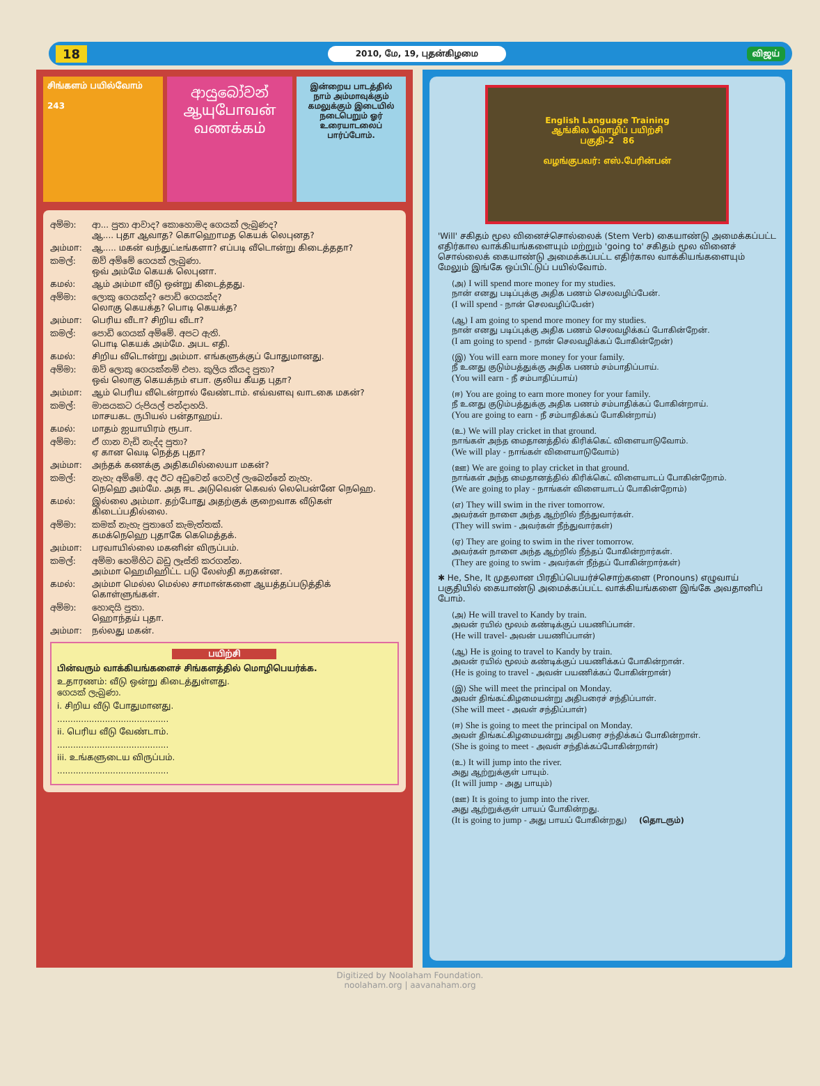18 2010, மே, 19, புதன்கிழமை விஜய்
சிங்களம் பயில்வோம்
243
ආයුබෝවන්
ஆயுபோவன்
வணக்கம்
இன்றைய பாடத்தில் நாம் அம்மாவுக்கும் கமலுக்கும் இடையில் நடைபெறும் ஓர் உரையாடலைப் பார்ப்போம்.
අම්මා: ආ... පුතා ආවාද? කොහොමද ගෙයක් ලැබුණද?
ஆ.... புதா ஆவாத? கொஹொமத கெயக் லெபுனத?
அம்மா: ஆ..... மகன் வந்துட்டீங்களா? எப்படி வீடொன்று கிடைத்ததா?
කමල්: ඔව් අම්මේ ගෙයක් ලැබුණා.
ஒவ் அம்மே கெயக் லெபுனா.
கமல்: ஆம் அம்மா வீடு ஒன்று கிடைத்தது.
අම්මා: ලොකු ගෙයක්ද? පොඩි ගෙයක්ද?
லொகு கெயக்த? பொடி கெயக்த?
அம்மா: பெரிய வீடா? சிறிய வீடா?
කමල්: පොඩි ගෙයක් අම්මේ. අපට ඇති.
பொடி கெயக் அம்மே. அபட எதி.
கமல்: சிறிய வீடொன்று அம்மா. எங்களுக்குப் போதுமானது.
අම්මා: ඔව් ලොකු ගෙයක්නම් එපා. කුලිය කීයද පුතා?
ஒவ் லொகு கெயக்நம் எபா. குலிய கீயத புதா?
அம்மா: ஆம் பெரிய வீடென்றால் வேண்டாம். எவ்வளவு வாடகை மகன்?
කමල්: මාසයකට රුපියල් පන්දාහයි.
மாசயகட ருபியல் பன்தாஹய்.
கமல்: மாதம் ஐயாயிரம் ரூபா.
අම්මා: ඒ ගාන වැඩි නැද්ද පුතා?
ஏ கான வெடி நெத்த புதா?
அம்மா: அந்தக் கணக்கு அதிகமில்லையா மகன்?
කමල්: නැහැ අම්මේ. අද ඊට අඩුවෙන් ගෙවල් ලැබෙන්නේ නැහැ.
நெஹெ அம்மே. அத ஈட அடுவென் கெவல் லெபென்னே நெஹெ.
கமல்: இல்லை அம்மா. தற்போது அதற்குக் குறைவாக வீடுகள் கிடைப்பதில்லை.
අම්මා: කමක් නැහැ පුතාගේ කැමැත්තක්.
கமக்நெஹெ புதாகே கெமெத்தக்.
அம்மா: பரவாயில்லை மகனின் விருப்பம்.
කමල්: අම්මා හෙමිහිට බඩු ලෑස්ති කරගන්න.
அம்மா ஹெமிஹிட்ட படு லேஸ்தி கறகன்ன.
கமல்: அம்மா மெல்ல மெல்ல சாமான்களை ஆயத்தப்படுத்திக் கொள்ளுங்கள்.
අම්මා: හොඳයි පුතා.
ஹொந்தய் புதா.
அம்மா: நல்லது மகன்.
பயிற்சி
பின்வரும் வாக்கியங்களைச் சிங்களத்தில் மொழிபெயர்க்க.
உதாரணம்: வீடு ஒன்று கிடைத்துள்ளது.
ගෙයක් ලැබුණා.
i. சிறிய வீடு போதுமானது.
..........................................
ii. பெரிய வீடு வேண்டாம்.
..........................................
iii. உங்களுடைய விருப்பம்.
..........................................
English Language Training
ஆங்கில மொழிப் பயிற்சி
பகுதி-2 86
வழங்குபவர்: எஸ்.பேரின்பன்
'Will' சகிதம் மூல வினைச்சொல்லைக் (Stem Verb) கையாண்டு அமைக்கப்பட்ட எதிர்கால வாக்கியங்களையும் மற்றும் 'going to' சகிதம் மூல வினைச் சொல்லைக் கையாண்டு அமைக்கப்பட்ட எதிர்கால வாக்கியங்களையும் மேலும் இங்கே ஒப்பிட்டுப் பயில்வோம்.
(அ) I will spend more money for my studies.
நான் எனது படிப்புக்கு அதிக பணம் செலவழிப்பேன்.
(I will spend - நான் செலவழிப்பேன்)
(ஆ) I am going to spend more money for my studies.
நான் எனது படிப்புக்கு அதிக பணம் செலவழிக்கப் போகின்றேன்.
(I am going to spend - நான் செலவழிக்கப் போகின்றேன்)
(இ) You will earn more money for your family.
நீ உனது குடும்பத்துக்கு அதிக பணம் சம்பாதிப்பாய்.
(You will earn - நீ சம்பாதிப்பாய்)
(ஈ) You are going to earn more money for your family.
நீ உனது குடும்பத்துக்கு அதிக பணம் சம்பாதிக்கப் போகின்றாய்.
(You are going to earn - நீ சம்பாதிக்கப் போகின்றாய்)
(உ) We will play cricket in that ground.
நாங்கள் அந்த மைதானத்தில் கிரிக்கெட் விளையாடுவோம்.
(We will play - நாங்கள் விளையாடுவோம்)
(ஊ) We are going to play cricket in that ground.
நாங்கள் அந்த மைதானத்தில் கிரிக்கெட் விளையாடப் போகின்றோம்.
(We are going to play - நாங்கள் விளையாடப் போகின்றோம்)
(எ) They will swim in the river tomorrow.
அவர்கள் நாளை அந்த ஆற்றில் நீந்துவார்கள்.
(They will swim - அவர்கள் நீந்துவார்கள்)
(ஏ) They are going to swim in the river tomorrow.
அவர்கள் நாளை அந்த ஆற்றில் நீந்தப் போகின்றார்கள்.
(They are going to swim - அவர்கள் நீந்தப் போகின்றார்கள்)
✱ He, She, It முதலான பிரதிப்பெயர்ச்சொற்களை (Pronouns) எழுவாய் பகுதியில் கையாண்டு அமைக்கப்பட்ட வாக்கியங்களை இங்கே அவதானிப் போம்.
(அ) He will travel to Kandy by train.
அவன் ரயில் மூலம் கண்டிக்குப் பயணிப்பான்.
(He will travel- அவன் பயணிப்பான்)
(ஆ) He is going to travel to Kandy by train.
அவன் ரயில் மூலம் கண்டிக்குப் பயணிக்கப் போகின்றான்.
(He is going to travel - அவன் பயணிக்கப் போகின்றான்)
(இ) She will meet the principal on Monday.
அவள் திங்கட்கிழமையன்று அதிபரைச் சந்திப்பாள்.
(She will meet - அவள் சந்திப்பாள்)
(ஈ) She is going to meet the principal on Monday.
அவள் திங்கட்கிழமையன்று அதிபரை சந்திக்கப் போகின்றாள்.
(She is going to meet - அவள் சந்திக்கப்போகின்றாள்)
(உ) It will jump into the river.
அது ஆற்றுக்குள் பாயும்.
(It will jump - அது பாயும்)
(ஊ) It is going to jump into the river.
அது ஆற்றுக்குள் பாயப் போகின்றது.
(It is going to jump - அது பாயப் போகின்றது) (தொடரும்)
Digitized by Noolaham Foundation.
noolaham.org | aavanaham.org